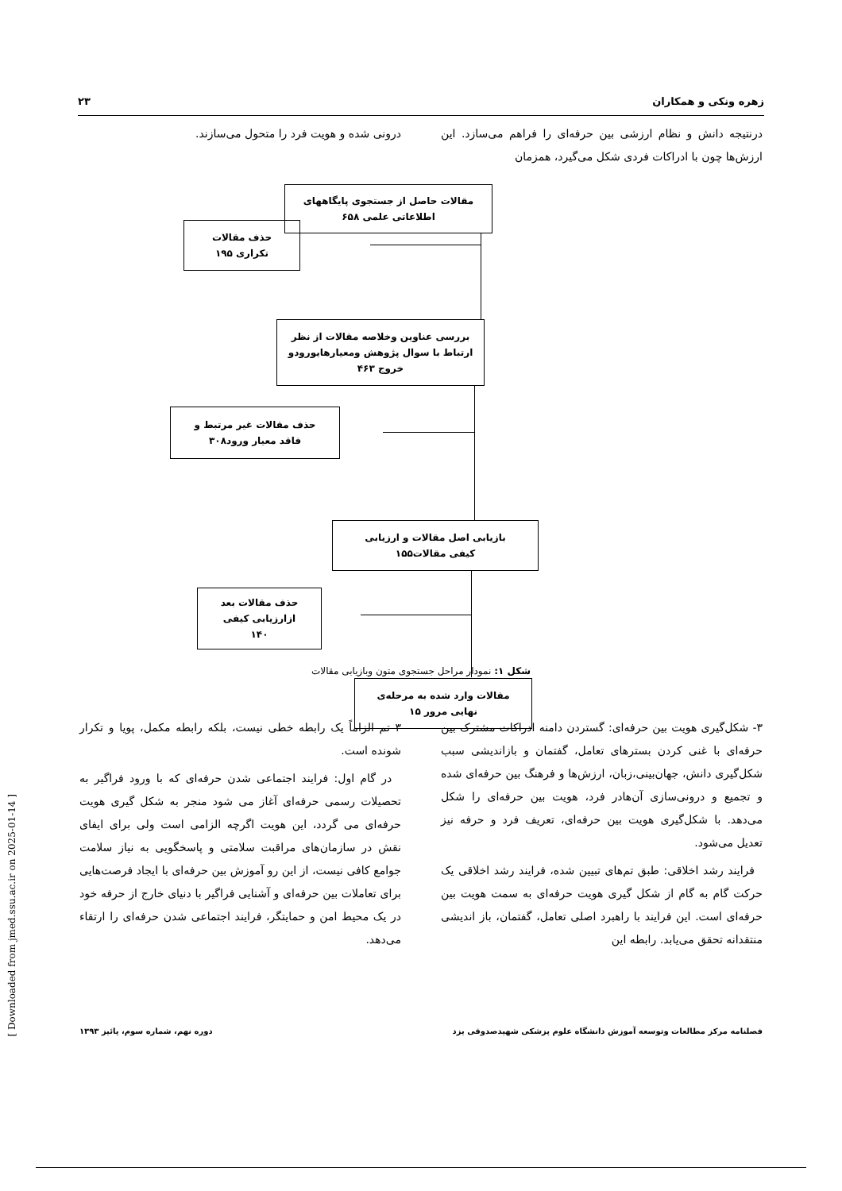زهره ونکی و همکاران ۲۳
درنتیجه دانش و نظام ارزشی بین حرفه‌ای را فراهم می‌سازد. این ارزش‌ها چون با ادراکات فردی شکل می‌گیرد، همزمان
درونی شده و هویت فرد را متحول می‌سازند.
مقالات حاصل از جستجوی پایگاههای
اطلاعاتی علمی ۶۵۸
حذف مقالات
تکراری ۱۹۵
بررسی عناوین وخلاصه مقالات از نظر
ارتباط با سوال پژوهش ومعیارهایورودو
خروج ۴۶۳
حذف مقالات غیر مرتبط و
فاقد معیار ورود۳۰۸
بازیابی اصل مقالات و ارزیابی
کیفی مقالات۱۵۵
حذف مقالات بعد
ازارزیابی کیفی
۱۴۰
مقالات وارد شده به مرحله‌ی
نهایی مرور ۱۵
شکل ۱: نمودار مراحل جستجوی متون وبازیابی مقالات
۳- شکل‌گیری هویت بین حرفه‌ای: گستردن دامنه ادراکات مشترک بین حرفه‌ای با غنی کردن بسترهای تعامل، گفتمان و بازاندیشی سبب شکل‌گیری دانش، جهان‌بینی،زبان، ارزش‌ها و فرهنگ بین حرفه‌ای شده و تجمیع و درونی‌سازی آن‌هادر فرد، هویت بین حرفه‌ای را شکل می‌دهد. با شکل‌گیری هویت بین حرفه‌ای، تعریف فرد و حرفه نیز تعدیل می‌شود.
فرایند رشد اخلاقی: طبق تم‌های تبیین شده، فرایند رشد اخلاقی یک حرکت گام به گام از شکل گیری هویت حرفه‌ای به سمت هویت بین حرفه‌ای است. این فرایند با راهبرد اصلی تعامل، گفتمان، باز اندیشی منتقدانه تحقق می‌یابد. رابطه این
۳ تم الزاماً یک رابطه خطی نیست، بلکه رابطه مکمل، پویا و تکرار شونده است.
در گام اول: فرایند اجتماعی شدن حرفه‌ای که با ورود فراگیر به تحصیلات رسمی حرفه‌ای آغاز می شود منجر به شکل گیری هویت حرفه‌ای می گردد، این هویت اگرچه الزامی است ولی برای ایفای نقش در سازمان‌های مراقبت سلامتی و پاسخگویی به نیاز سلامت جوامع کافی نیست، از این رو آموزش بین حرفه‌ای با ایجاد فرصت‌هایی برای تعاملات بین حرفه‌ای و آشنایی فراگیر با دنیای خارج از حرفه خود در یک محیط امن و حمایتگر، فرایند اجتماعی شدن حرفه‌ای را ارتقاء می‌دهد.
فصلنامه مرکز مطالعات وتوسعه آموزش دانشگاه علوم پزشکی شهیدصدوقی یزد دوره نهم، شماره سوم، پائیز ۱۳۹۳
[ Downloaded from jmed.ssu.ac.ir on 2025-01-14 ]